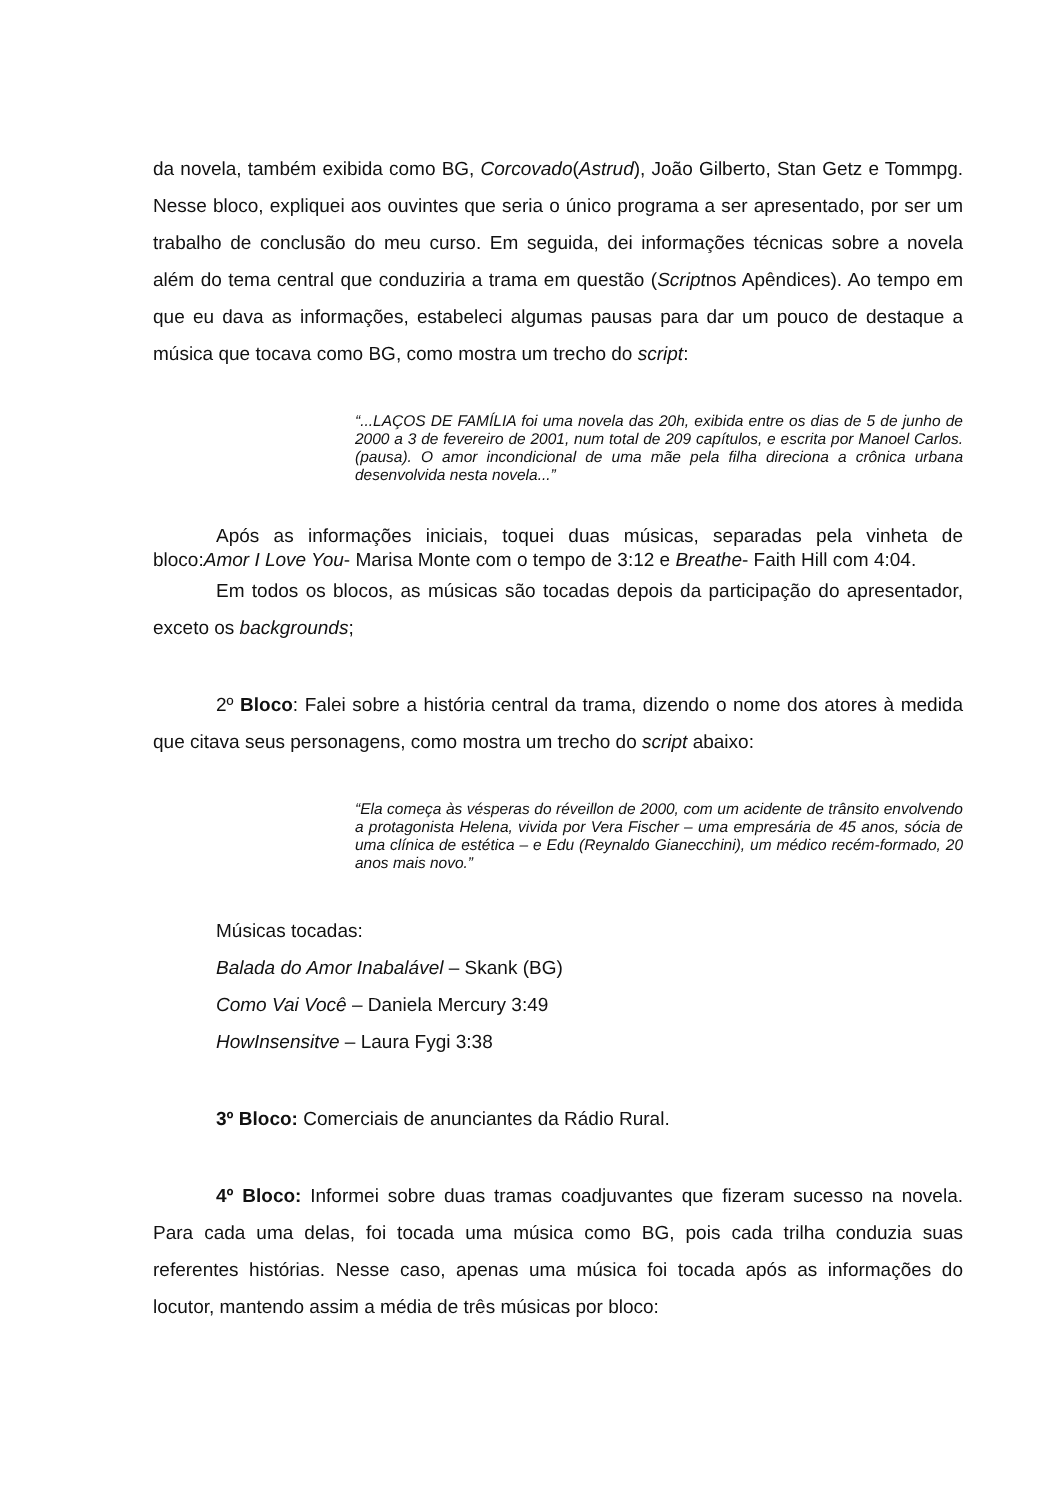da novela, também exibida como BG, Corcovado(Astrud), João Gilberto, Stan Getz e Tommpg. Nesse bloco, expliquei aos ouvintes que seria o único programa a ser apresentado, por ser um trabalho de conclusão do meu curso. Em seguida, dei informações técnicas sobre a novela além do tema central que conduziria a trama em questão (Scriptnos Apêndices). Ao tempo em que eu dava as informações, estabeleci algumas pausas para dar um pouco de destaque a música que tocava como BG, como mostra um trecho do script:
“...LAÇOS DE FAMÍLIA foi uma novela das 20h, exibida entre os dias de 5 de junho de 2000 a 3 de fevereiro de 2001, num total de 209 capítulos, e escrita por Manoel Carlos. (pausa). O amor incondicional de uma mãe pela filha direciona a crônica urbana desenvolvida nesta novela...”
Após as informações iniciais, toquei duas músicas, separadas pela vinheta de bloco:Amor I Love You- Marisa Monte com o tempo de 3:12 e Breathe- Faith Hill com 4:04.
Em todos os blocos, as músicas são tocadas depois da participação do apresentador, exceto os backgrounds;
2º Bloco: Falei sobre a história central da trama, dizendo o nome dos atores à medida que citava seus personagens, como mostra um trecho do script abaixo:
“Ela começa às vésperas do réveillon de 2000, com um acidente de trânsito envolvendo a protagonista Helena, vivida por Vera Fischer – uma empresária de 45 anos, sócia de uma clínica de estética – e Edu (Reynaldo Gianecchini), um médico recém-formado, 20 anos mais novo.”
Músicas tocadas:
Balada do Amor Inabalável – Skank (BG)
Como Vai Você – Daniela Mercury 3:49
HowInsensitve – Laura Fygi 3:38
3º Bloco: Comerciais de anunciantes da Rádio Rural.
4º Bloco: Informei sobre duas tramas coadjuvantes que fizeram sucesso na novela. Para cada uma delas, foi tocada uma música como BG, pois cada trilha conduzia suas referentes histórias. Nesse caso, apenas uma música foi tocada após as informações do locutor, mantendo assim a média de três músicas por bloco: